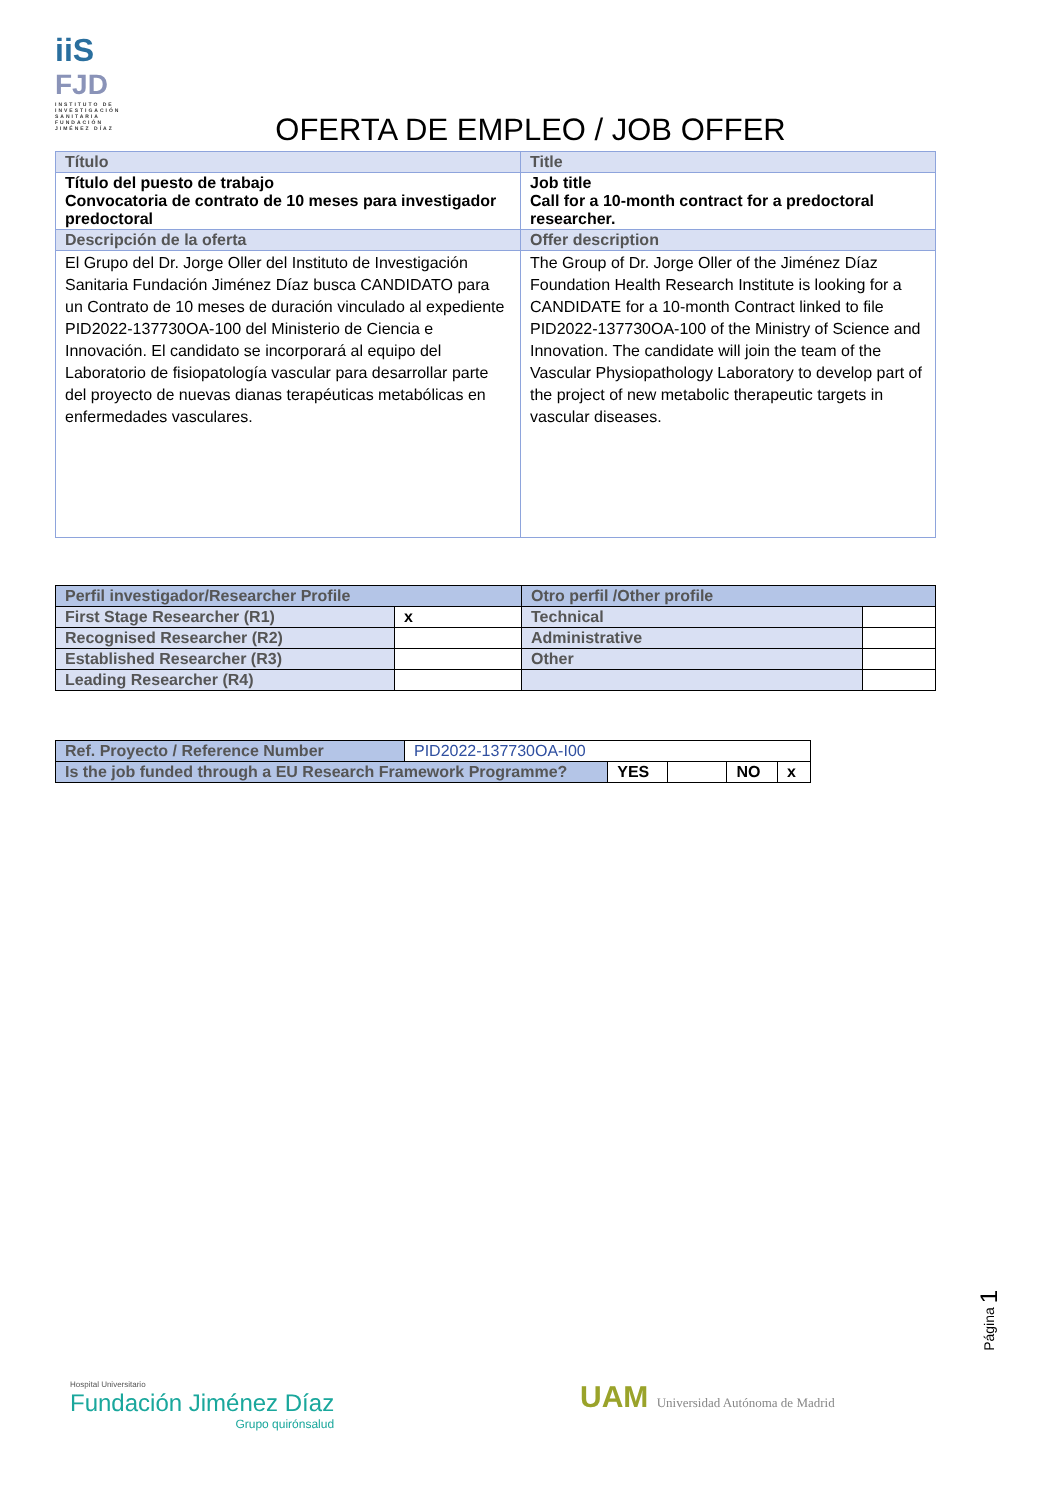iiS
FJD
INSTITUTO DE INVESTIGACIÓN SANITARIA FUNDACIÓN JIMÉNEZ DÍAZ
OFERTA DE EMPLEO / JOB OFFER
| Título | Title |
| Título del puesto de trabajo Convocatoria de contrato de 10 meses para investigador predoctoral | Job title Call for a 10-month contract for a predoctoral researcher. |
| Descripción de la oferta | Offer description |
| El Grupo del Dr. Jorge Oller del Instituto de Investigación Sanitaria Fundación Jiménez Díaz busca CANDIDATO para un Contrato de 10 meses de duración vinculado al expediente PID2022-137730OA-100 del Ministerio de Ciencia e Innovación. El candidato se incorporará al equipo del Laboratorio de fisiopatología vascular para desarrollar parte del proyecto de nuevas dianas terapéuticas metabólicas en enfermedades vasculares. | The Group of Dr. Jorge Oller of the Jiménez Díaz Foundation Health Research Institute is looking for a CANDIDATE for a 10-month Contract linked to file PID2022-137730OA-100 of the Ministry of Science and Innovation. The candidate will join the team of the Vascular Physiopathology Laboratory to develop part of the project of new metabolic therapeutic targets in vascular diseases. |
| Perfil investigador/Researcher Profile | | Otro perfil /Other profile | |
| First Stage Researcher (R1) | x | Technical | |
| Recognised Researcher (R2) | | Administrative | |
| Established Researcher (R3) | | Other | |
| Leading Researcher (R4) | | | |
| Ref. Proyecto / Reference Number | PID2022-137730OA-I00 | | | | |
| Is the job funded through a EU Research Framework Programme? | | YES | | NO | x |
Página 1
Hospital Universitario
Fundación Jiménez Díaz
Grupo quirónsalud
UAM Universidad Autónoma de Madrid